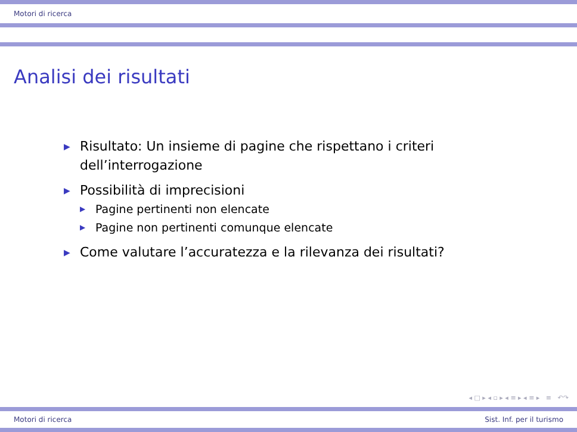Motori di ricerca
Analisi dei risultati
▶ Risultato: Un insieme di pagine che rispettano i criteri dell’interrogazione
▶
Possibilità di imprecisioni
▶ Pagine pertinenti non elencate
▶ Pagine non pertinenti comunque elencate
▶ Come valutare l’accuratezza e la rilevanza dei risultati?
◂ □ ▸ ◂ ▫ ▸ ◂ ≡ ▸ ◂ ≡ ▸ ≡ ↶↷
Motori di ricerca Sist. Inf. per il turismo